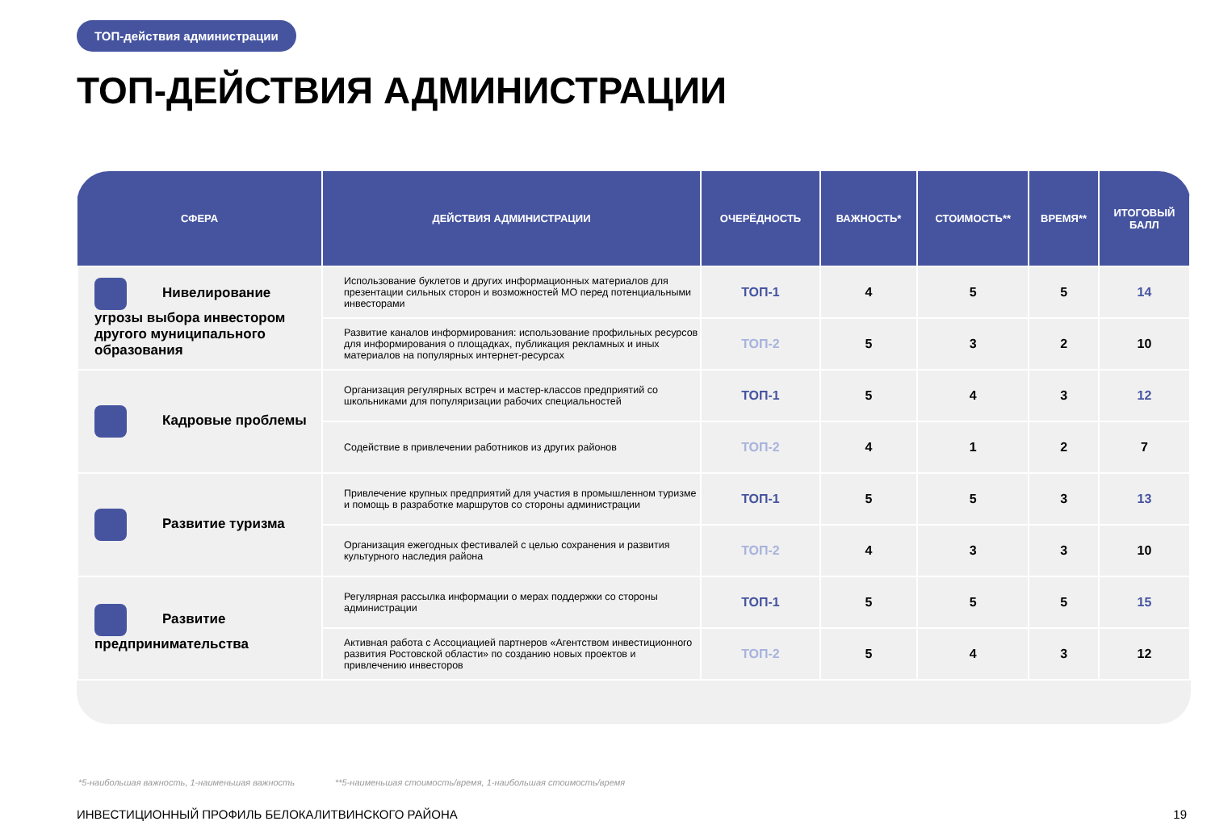ТОП-действия администрации
ТОП-ДЕЙСТВИЯ АДМИНИСТРАЦИИ
| СФЕРА | ДЕЙСТВИЯ АДМИНИСТРАЦИИ | ОЧЕРЁДНОСТЬ | ВАЖНОСТЬ* | СТОИМОСТЬ** | ВРЕМЯ** | ИТОГОВЫЙ БАЛЛ |
| --- | --- | --- | --- | --- | --- | --- |
| Нивелирование угрозы выбора инвестором другого муниципального образования | Использование буклетов и других информационных материалов для презентации сильных сторон и возможностей МО перед потенциальными инвесторами | ТОП-1 | 4 | 5 | 5 | 14 |
| | Развитие каналов информирования: использование профильных ресурсов для информирования о площадках, публикация рекламных и иных материалов на популярных интернет-ресурсах | ТОП-2 | 5 | 3 | 2 | 10 |
| Кадровые проблемы | Организация регулярных встреч и мастер-классов предприятий со школьниками для популяризации рабочих специальностей | ТОП-1 | 5 | 4 | 3 | 12 |
| | Содействие в привлечении работников из других районов | ТОП-2 | 4 | 1 | 2 | 7 |
| Развитие туризма | Привлечение крупных предприятий для участия в промышленном туризме и помощь в разработке маршрутов со стороны администрации | ТОП-1 | 5 | 5 | 3 | 13 |
| | Организация ежегодных фестивалей с целью сохранения и развития культурного наследия района | ТОП-2 | 4 | 3 | 3 | 10 |
| Развитие предпринимательства | Регулярная рассылка информации о мерах поддержки со стороны администрации | ТОП-1 | 5 | 5 | 5 | 15 |
| | Активная работа с Ассоциацией партнеров «Агентством инвестиционного развития Ростовской области» по созданию новых проектов и привлечению инвесторов | ТОП-2 | 5 | 4 | 3 | 12 |
*5-наибольшая важность, 1-наименьшая важность
**5-наименьшая стоимость/время, 1-наибольшая стоимость/время
ИНВЕСТИЦИОННЫЙ ПРОФИЛЬ БЕЛОКАЛИТВИНСКОГО РАЙОНА
19